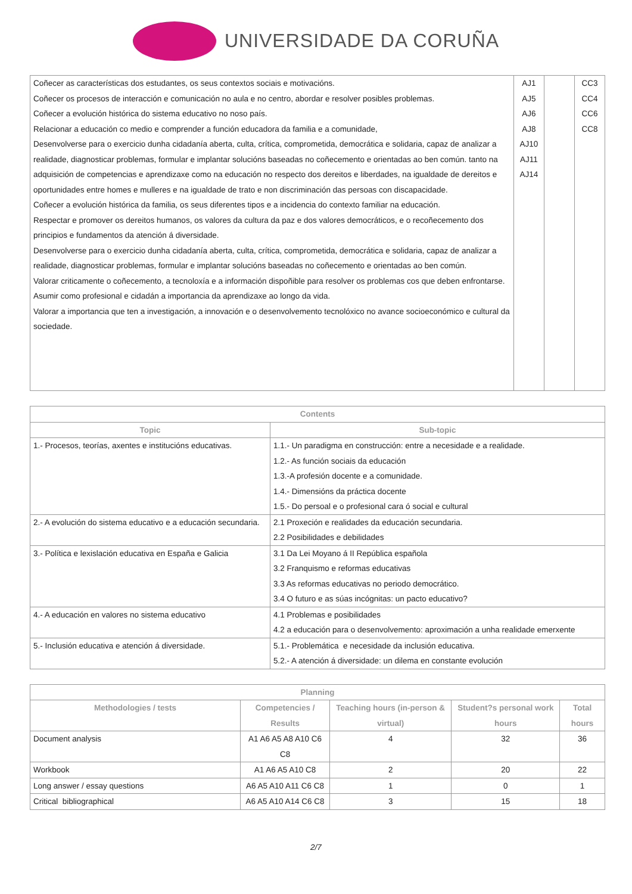UNIVERSIDADE DA CORUÑA
| Coñecer as características dos estudantes, os seus contextos sociais e motivacións. Coñecer os procesos de interacción e comunicación no aula e no centro, abordar e resolver posibles problemas. Coñecer a evolución histórica do sistema educativo no noso país. Relacionar a educación co medio e comprender a función educadora da familia e a comunidade, Desenvolverse para o exercicio dunha cidadanía aberta, culta, crítica, comprometida, democrática e solidaria, capaz de analizar a realidade, diagnosticar problemas, formular e implantar solucións baseadas no coñecemento e orientadas ao ben común. tanto na adquisición de competencias e aprendizaxe como na educación no respecto dos dereitos e liberdades, na igualdade de dereitos e oportunidades entre homes e mulleres e na igualdade de trato e non discriminación das persoas con discapacidade. Coñecer a evolución histórica da familia, os seus diferentes tipos e a incidencia do contexto familiar na educación. Respectar e promover os dereitos humanos, os valores da cultura da paz e dos valores democráticos, e o recoñecemento dos principios e fundamentos da atención á diversidade. Desenvolverse para o exercicio dunha cidadanía aberta, culta, crítica, comprometida, democrática e solidaria, capaz de analizar a realidade, diagnosticar problemas, formular e implantar solucións baseadas no coñecemento e orientadas ao ben común. Valorar criticamente o coñecemento, a tecnoloxía e a información dispoñible para resolver os problemas cos que deben enfrontarse. Asumir como profesional e cidadán a importancia da aprendizaxe ao longo da vida. Valorar a importancia que ten a investigación, a innovación e o desenvolvemento tecnolóxico no avance socioeconómico e cultural da sociedade. | AJ1 AJ5 AJ6 AJ8 AJ10 AJ11 AJ14 | | CC3 CC4 CC6 CC8 |
| Contents | |
| --- | --- |
| Topic | Sub-topic |
| 1.- Procesos, teorías, axentes e institucións educativas. | 1.1.- Un paradigma en construcción: entre a necesidade e a realidade. 1.2.- As función sociais da educación 1.3.-A profesión docente e a comunidade. 1.4.- Dimensións da práctica docente 1.5.- Do persoal e o profesional cara ó social e cultural |
| 2.- A evolución do sistema educativo e a educación secundaria. | 2.1 Proxeción e realidades da educación secundaria. 2.2 Posibilidades e debilidades |
| 3.- Política e lexislación educativa en España e Galicia | 3.1 Da Lei Moyano á II República española 3.2 Franquismo e reformas educativas 3.3 As reformas educativas no periodo democrático. 3.4 O futuro e as súas incógnitas: un pacto educativo? |
| 4.- A educación en valores no sistema educativo | 4.1 Problemas e posibilidades 4.2 a educación para o desenvolvemento: aproximación a unha realidade emerxente |
| 5.- Inclusión educativa e atención á diversidade. | 5.1.- Problemática e necesidade da inclusión educativa. 5.2.- A atención á diversidade: un dilema en constante evolución |
| Planning | | | | |
| --- | --- | --- | --- | --- |
| Methodologies / tests | Competencies / Results | Teaching hours (in-person & virtual) | Student?s personal work hours | Total hours |
| Document analysis | A1 A6 A5 A8 A10 C6 C8 | 4 | 32 | 36 |
| Workbook | A1 A6 A5 A10 C8 | 2 | 20 | 22 |
| Long answer / essay questions | A6 A5 A10 A11 C6 C8 | 1 | 0 | 1 |
| Critical bibliographical | A6 A5 A10 A14 C6 C8 | 3 | 15 | 18 |
2/7